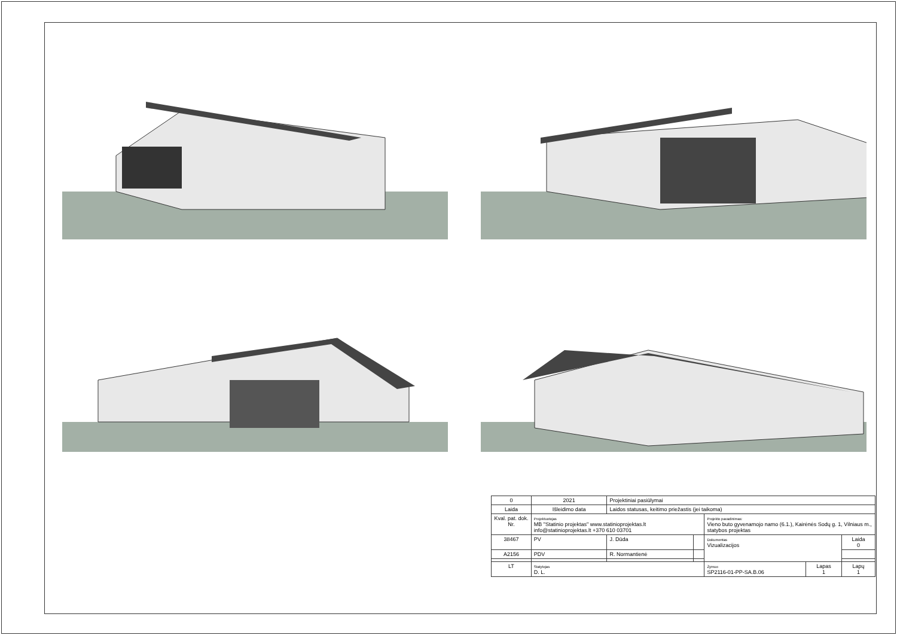| 0 | 2021 | Projektiniai pasiūlymai | | | | |
| Laida | Išleidimo data | Laidos statusas, keitimo priežastis (jei taikoma) | | | | |
| Kval. pat. dok. Nr. | Projektuotojas MB "Statinio projektas" www.statinioprojektas.lt info@statinioprojektas.lt +370 610 03701 | | | Projekto pavadinimas: Vieno buto gyvenamojo namo (6.1.), Kairėnės Sodų g. 1, Vilniaus m., statybos projektas | | |
| 38467 | PV | J. Dūda | | Dokumentas Vizualizacijos | | Laida 0 |
| A2156 | PDV | R. Normantienė | | | | |
| LT | Statytojas D. L. | | | Žymuo SP2116-01-PP-SA.B.06 | Lapas 1 | Lapų 1 |